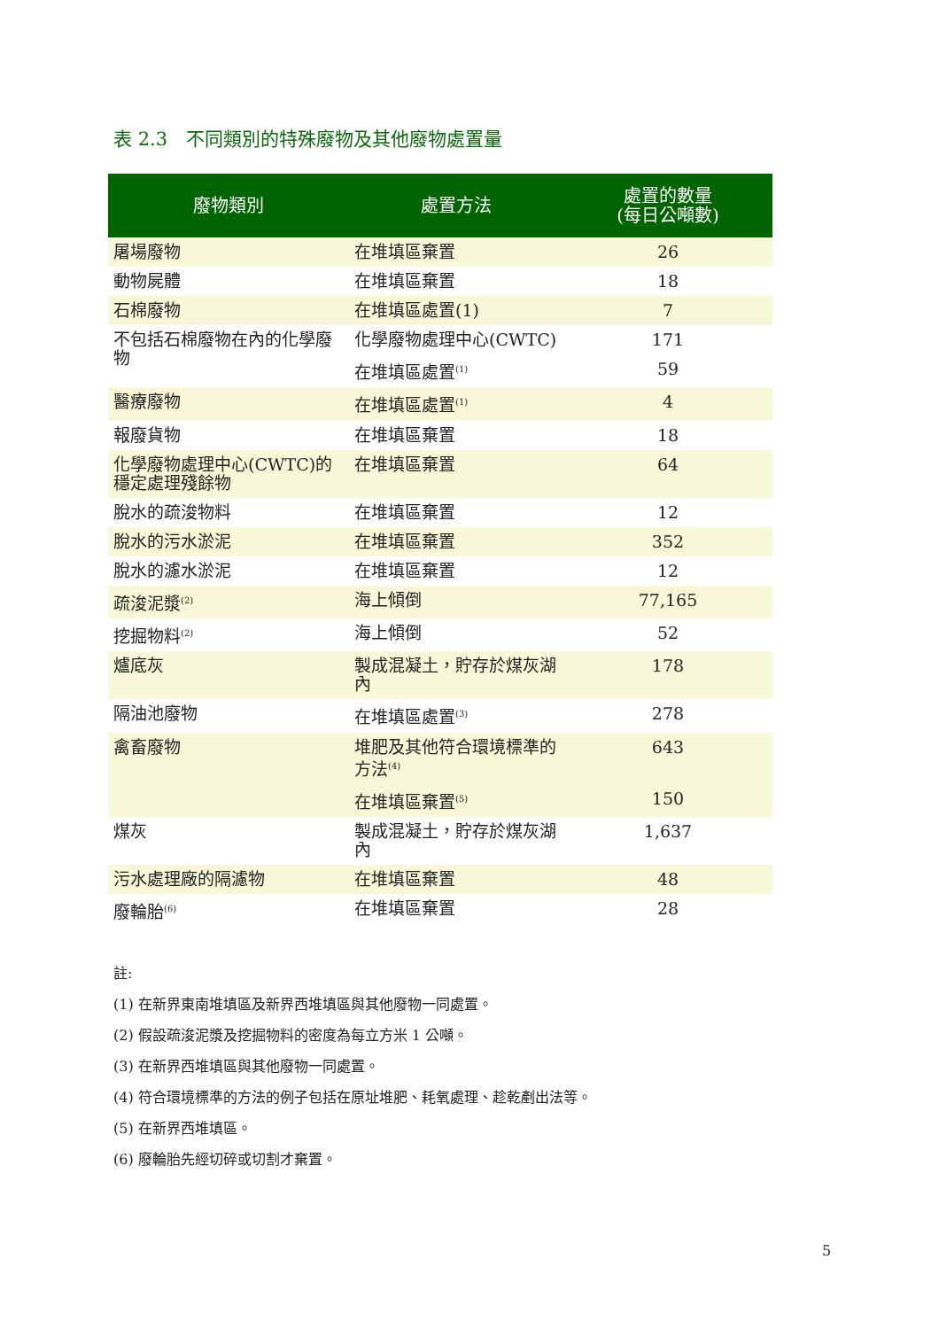表 2.3　不同類別的特殊廢物及其他廢物處置量
| 廢物類別 | 處置方法 | 處置的數量 (每日公噸數) |
| --- | --- | --- |
| 屠場廢物 | 在堆填區棄置 | 26 |
| 動物屍體 | 在堆填區棄置 | 18 |
| 石棉廢物 | 在堆填區處置(1) | 7 |
| 不包括石棉廢物在內的化學廢物 | 化學廢物處理中心(CWTC) | 171 |
| | 在堆填區處置<sup>(1)</sup> | 59 |
| 醫療廢物 | 在堆填區處置<sup>(1)</sup> | 4 |
| 報廢貨物 | 在堆填區棄置 | 18 |
| 化學廢物處理中心(CWTC)的穩定處理殘餘物 | 在堆填區棄置 | 64 |
| 脫水的疏浚物料 | 在堆填區棄置 | 12 |
| 脫水的污水淤泥 | 在堆填區棄置 | 352 |
| 脫水的濾水淤泥 | 在堆填區棄置 | 12 |
| 疏浚泥漿<sup>(2)</sup> | 海上傾倒 | 77,165 |
| 挖掘物料<sup>(2)</sup> | 海上傾倒 | 52 |
| 爐底灰 | 製成混凝土，貯存於煤灰湖內 | 178 |
| 隔油池廢物 | 在堆填區處置<sup>(3)</sup> | 278 |
| 禽畜廢物 | 堆肥及其他符合環境標準的方法<sup>(4)</sup> | 643 |
| | 在堆填區棄置<sup>(5)</sup> | 150 |
| 煤灰 | 製成混凝土，貯存於煤灰湖內 | 1,637 |
| 污水處理廠的隔濾物 | 在堆填區棄置 | 48 |
| 廢輪胎<sup>(6)</sup> | 在堆填區棄置 | 28 |
註:
(1) 在新界東南堆填區及新界西堆填區與其他廢物一同處置。
(2) 假設疏浚泥漿及挖掘物料的密度為每立方米 1 公噸。
(3) 在新界西堆填區與其他廢物一同處置。
(4) 符合環境標準的方法的例子包括在原址堆肥、耗氧處理、趁乾剷出法等。
(5) 在新界西堆填區。
(6) 廢輪胎先經切碎或切割才棄置。
5